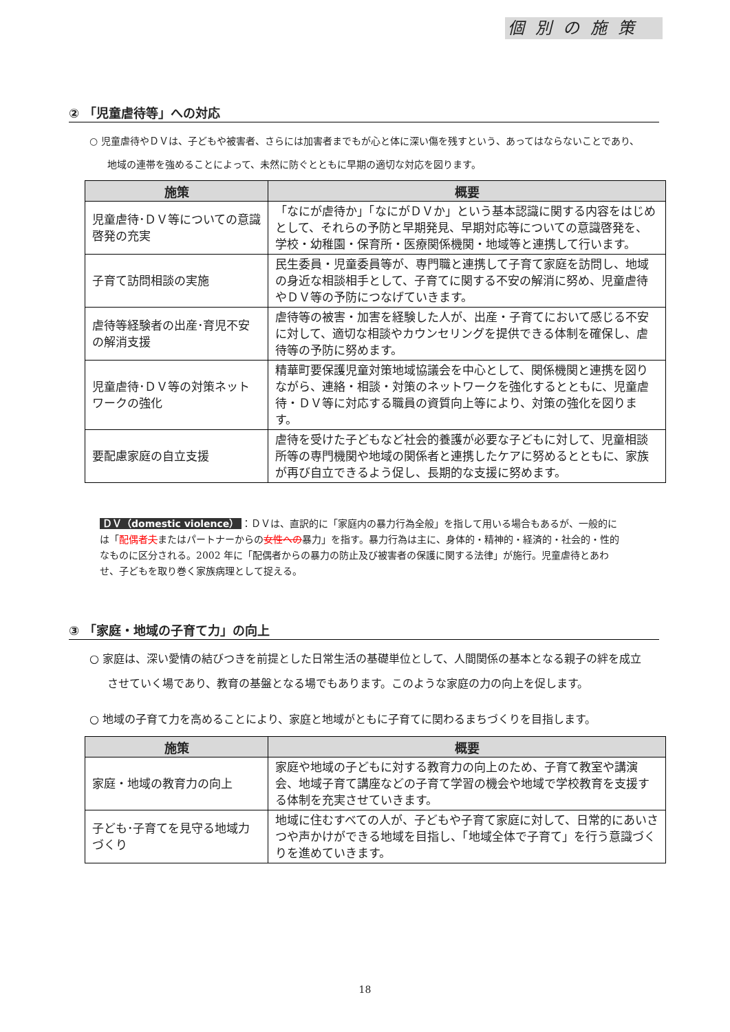個別の施策
② 「児童虐待等」への対応
○ 児童虐待やＤＶは、子どもや被害者、さらには加害者までもが心と体に深い傷を残すという、あってはならないことであり、地域の連帯を強めることによって、未然に防ぐとともに早期の適切な対応を図ります。
| 施策 | 概要 |
| --- | --- |
| 児童虐待･ＤＶ等についての意識啓発の充実 | 「なにが虐待か」「なにがＤＶか」という基本認識に関する内容をはじめとして、それらの予防と早期発見、早期対応等についての意識啓発を、学校・幼稚園・保育所・医療関係機関・地域等と連携して行います。 |
| 子育て訪問相談の実施 | 民生委員・児童委員等が、専門職と連携して子育て家庭を訪問し、地域の身近な相談相手として、子育てに関する不安の解消に努め、児童虐待やＤＶ等の予防につなげていきます。 |
| 虐待等経験者の出産･育児不安の解消支援 | 虐待等の被害・加害を経験した人が、出産・子育てにおいて感じる不安に対して、適切な相談やカウンセリングを提供できる体制を確保し、虐待等の予防に努めます。 |
| 児童虐待･ＤＶ等の対策ネットワークの強化 | 精華町要保護児童対策地域協議会を中心として、関係機関と連携を図りながら、連絡・相談・対策のネットワークを強化するとともに、児童虐待・ＤＶ等に対応する職員の資質向上等により、対策の強化を図ります。 |
| 要配慮家庭の自立支援 | 虐待を受けた子どもなど社会的養護が必要な子どもに対して、児童相談所等の専門機関や地域の関係者と連携したケアに努めるとともに、家族が再び自立できるよう促し、長期的な支援に努めます。 |
ＤＶ（domestic violence） ：ＤＶは、直訳的に「家庭内の暴力行為全般」を指して用いる場合もあるが、一般的には「配偶者夫またはパートナーからの女性への暴力」を指す。暴力行為は主に、身体的・精神的・経済的・社会的・性的なものに区分される。2002 年に「配偶者からの暴力の防止及び被害者の保護に関する法律」が施行。児童虐待とあわせ、子どもを取り巻く家族病理として捉える。
③ 「家庭・地域の子育て力」の向上
○ 家庭は、深い愛情の結びつきを前提とした日常生活の基礎単位として、人間関係の基本となる親子の絆を成立させていく場であり、教育の基盤となる場でもあります。このような家庭の力の向上を促します。
○ 地域の子育て力を高めることにより、家庭と地域がともに子育てに関わるまちづくりを目指します。
| 施策 | 概要 |
| --- | --- |
| 家庭・地域の教育力の向上 | 家庭や地域の子どもに対する教育力の向上のため、子育て教室や講演会、地域子育て講座などの子育て学習の機会や地域で学校教育を支援する体制を充実させていきます。 |
| 子ども･子育てを見守る地域力づくり | 地域に住むすべての人が、子どもや子育て家庭に対して、日常的にあいさつや声かけができる地域を目指し、「地域全体で子育て」を行う意識づくりを進めていきます。 |
18